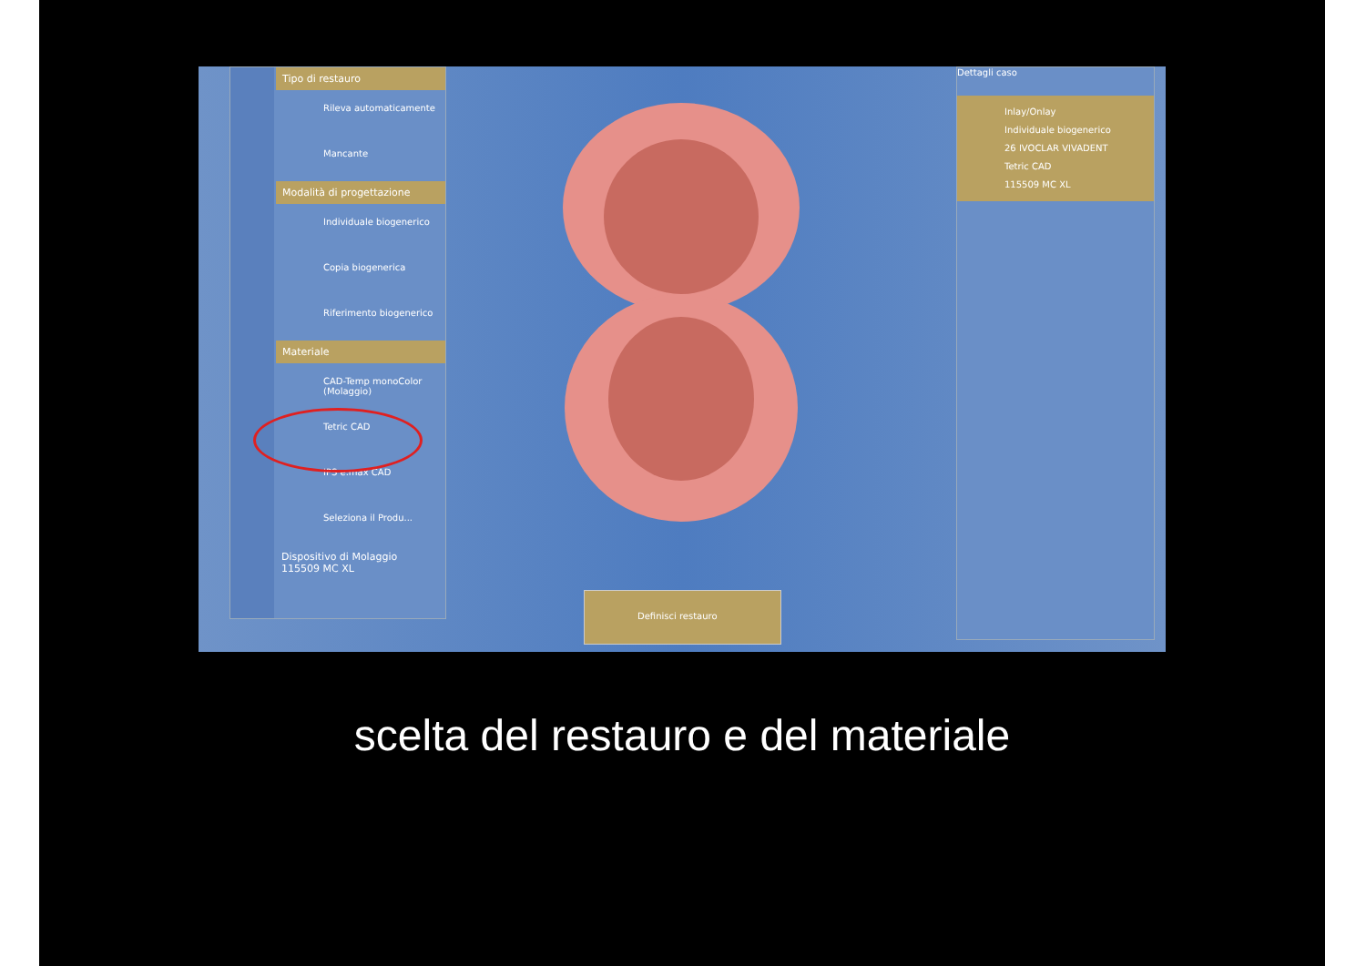Tipo di restauro
Rileva automaticamente
Mancante
Modalità di progettazione
Individuale biogenerico
Copia biogenerica
Riferimento biogenerico
Materiale
CAD-Temp monoColor (Molaggio)
Tetric CAD
IPS e.max CAD
Seleziona il Produ...
Dispositivo di Molaggio
115509 MC XL
Dettagli caso
Inlay/Onlay
Individuale biogenerico
26 IVOCLAR VIVADENT
Tetric CAD
115509 MC XL
Definisci restauro
scelta del restauro e del materiale